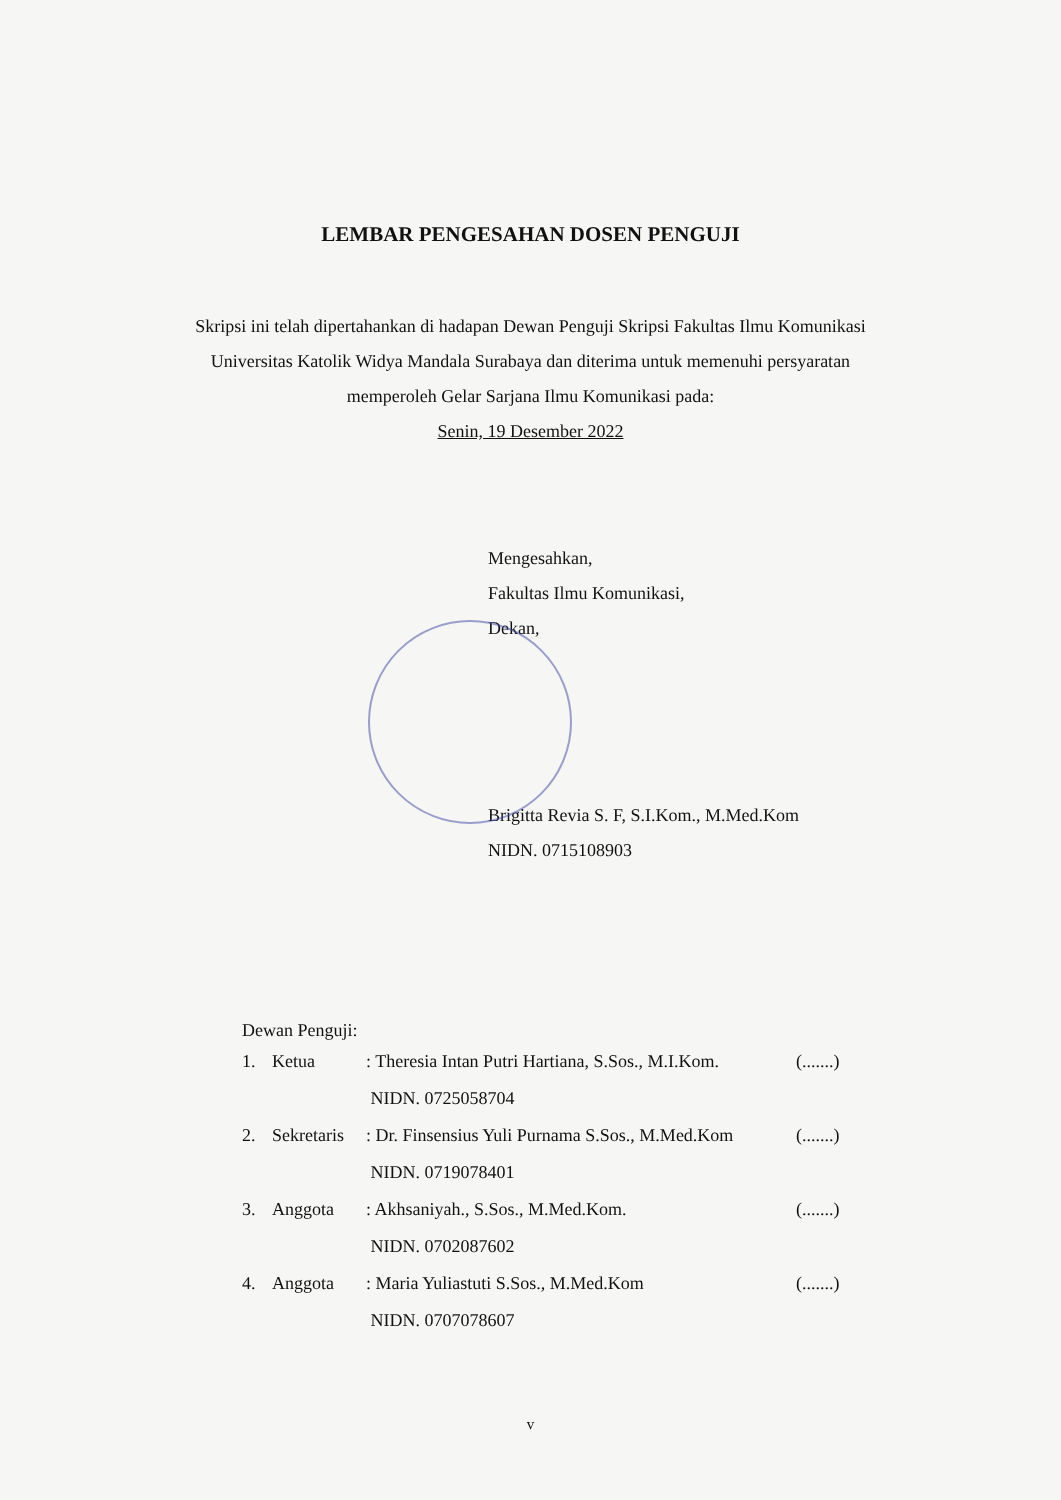LEMBAR PENGESAHAN DOSEN PENGUJI
Skripsi ini telah dipertahankan di hadapan Dewan Penguji Skripsi Fakultas Ilmu Komunikasi Universitas Katolik Widya Mandala Surabaya dan diterima untuk memenuhi persyaratan memperoleh Gelar Sarjana Ilmu Komunikasi pada:
Senin, 19 Desember 2022
Mengesahkan,
Fakultas Ilmu Komunikasi,
Dekan,
Brigitta Revia S. F, S.I.Kom., M.Med.Kom
NIDN. 0715108903
Dewan Penguji:
| 1. | Ketua | : Theresia Intan Putri Hartiana, S.Sos., M.I.Kom. | (.......) |
| | | NIDN. 0725058704 | |
| 2. | Sekretaris | : Dr. Finsensius Yuli Purnama S.Sos., M.Med.Kom | (.......) |
| | | NIDN. 0719078401 | |
| 3. | Anggota | : Akhsaniyah., S.Sos., M.Med.Kom. | (.......) |
| | | NIDN. 0702087602 | |
| 4. | Anggota | : Maria Yuliastuti S.Sos., M.Med.Kom | (.......) |
| | | NIDN. 0707078607 | |
v